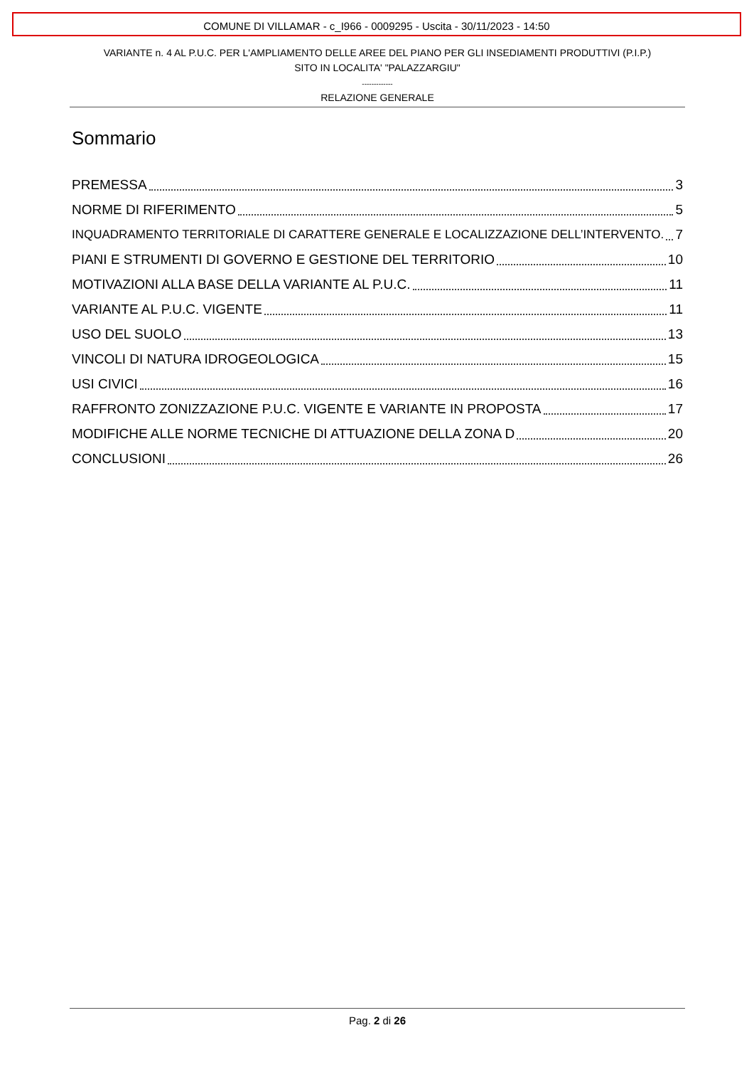COMUNE DI VILLAMAR - c_I966 - 0009295 - Uscita - 30/11/2023 - 14:50
VARIANTE n. 4 AL P.U.C. PER L'AMPLIAMENTO DELLE AREE DEL PIANO PER GLI INSEDIAMENTI PRODUTTIVI (P.I.P.)
SITO IN LOCALITA' "PALAZZARGIU"
-------------
RELAZIONE GENERALE
Sommario
PREMESSA 3
NORME DI RIFERIMENTO 5
INQUADRAMENTO TERRITORIALE DI CARATTERE GENERALE E LOCALIZZAZIONE DELL’INTERVENTO. 7
PIANI E STRUMENTI DI GOVERNO E GESTIONE DEL TERRITORIO 10
MOTIVAZIONI ALLA BASE DELLA VARIANTE AL P.U.C. 11
VARIANTE AL P.U.C. VIGENTE 11
USO DEL SUOLO 13
VINCOLI DI NATURA IDROGEOLOGICA 15
USI CIVICI 16
RAFFRONTO ZONIZZAZIONE P.U.C. VIGENTE E VARIANTE IN PROPOSTA 17
MODIFICHE ALLE NORME TECNICHE DI ATTUAZIONE DELLA ZONA D 20
CONCLUSIONI 26
Pag. 2 di 26